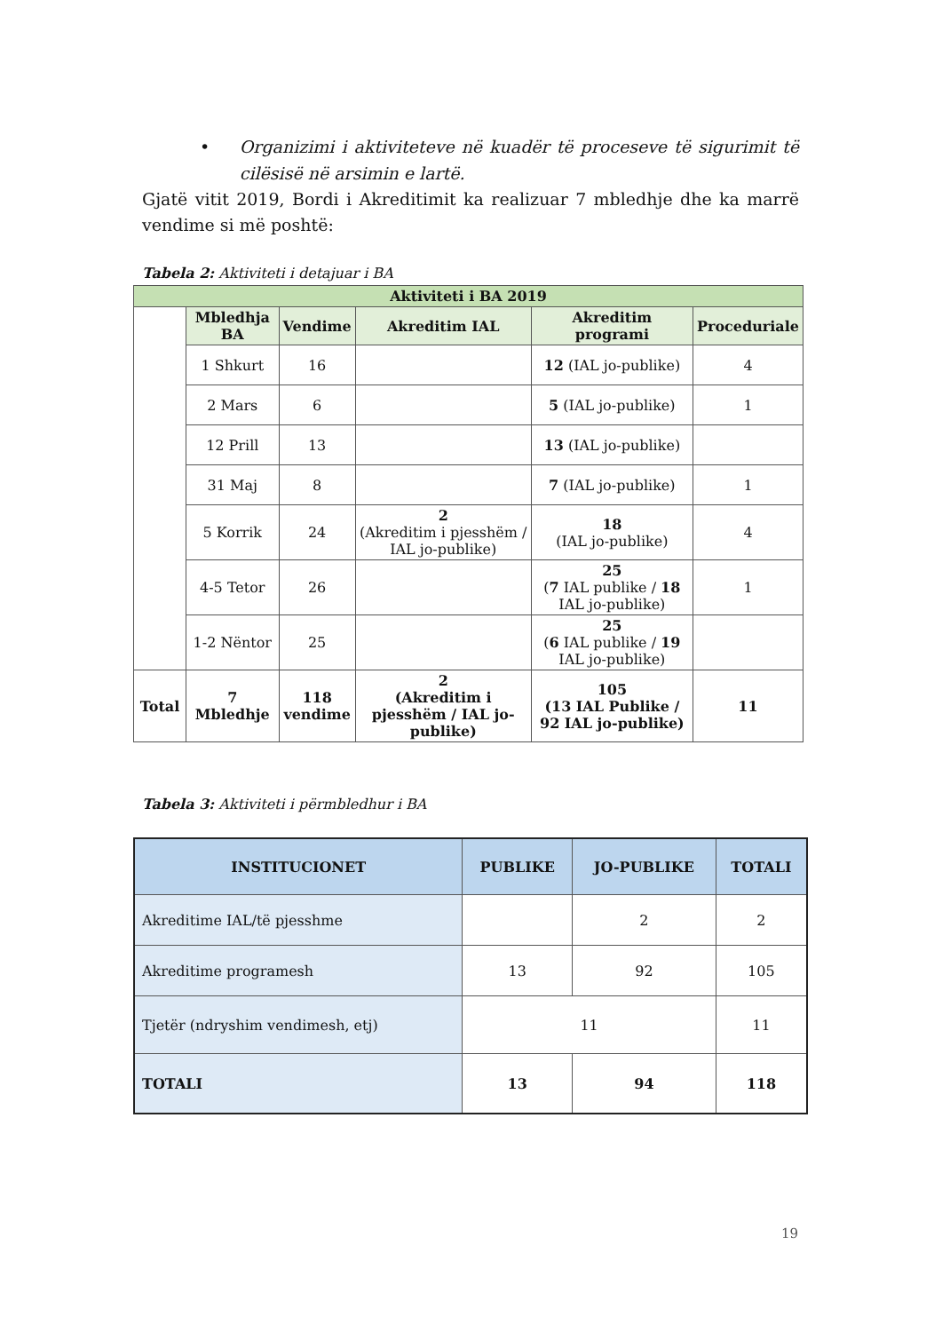• Organizimi i aktiviteteve në kuadër të proceseve të sigurimit të cilësisë në arsimin e lartë.
Gjatë vitit 2019, Bordi i Akreditimit ka realizuar 7 mbledhje dhe ka marrë vendime si më poshtë:
Tabela 2: Aktiviteti i detajuar i BA
| Aktiviteti i BA 2019 | | | | | |
| --- | --- | --- | --- | --- | --- |
| | Mbledhja BA | Vendime | Akreditim IAL | Akreditim programi | Proceduriale |
| | 1 Shkurt | 16 | | 12 (IAL jo-publike) | 4 |
| | 2 Mars | 6 | | 5 (IAL jo-publike) | 1 |
| | 12 Prill | 13 | | 13 (IAL jo-publike) | |
| | 31 Maj | 8 | | 7 (IAL jo-publike) | 1 |
| | 5 Korrik | 24 | 2 (Akreditim i pjesshëm / IAL jo-publike) | 18 (IAL jo-publike) | 4 |
| | 4-5 Tetor | 26 | | 25 ( 7 IAL publike / 18 IAL jo-publike) | 1 |
| | 1-2 Nëntor | 25 | | 25 ( 6 IAL publike / 19 IAL jo-publike) | |
| Total | 7 Mbledhje | 118 vendime | 2 (Akreditim i pjesshëm / IAL jo-publike) | 105 (13 IAL Publike / 92 IAL jo-publike) | 11 |
Tabela 3: Aktiviteti i përmbledhur i BA
| INSTITUCIONET | PUBLIKE | JO-PUBLIKE | TOTALI |
| --- | --- | --- | --- |
| Akreditime IAL/të pjesshme | | 2 | 2 |
| Akreditime programesh | 13 | 92 | 105 |
| Tjetër (ndryshim vendimesh, etj) | 11 | | 11 |
| TOTALI | 13 | 94 | 118 |
19